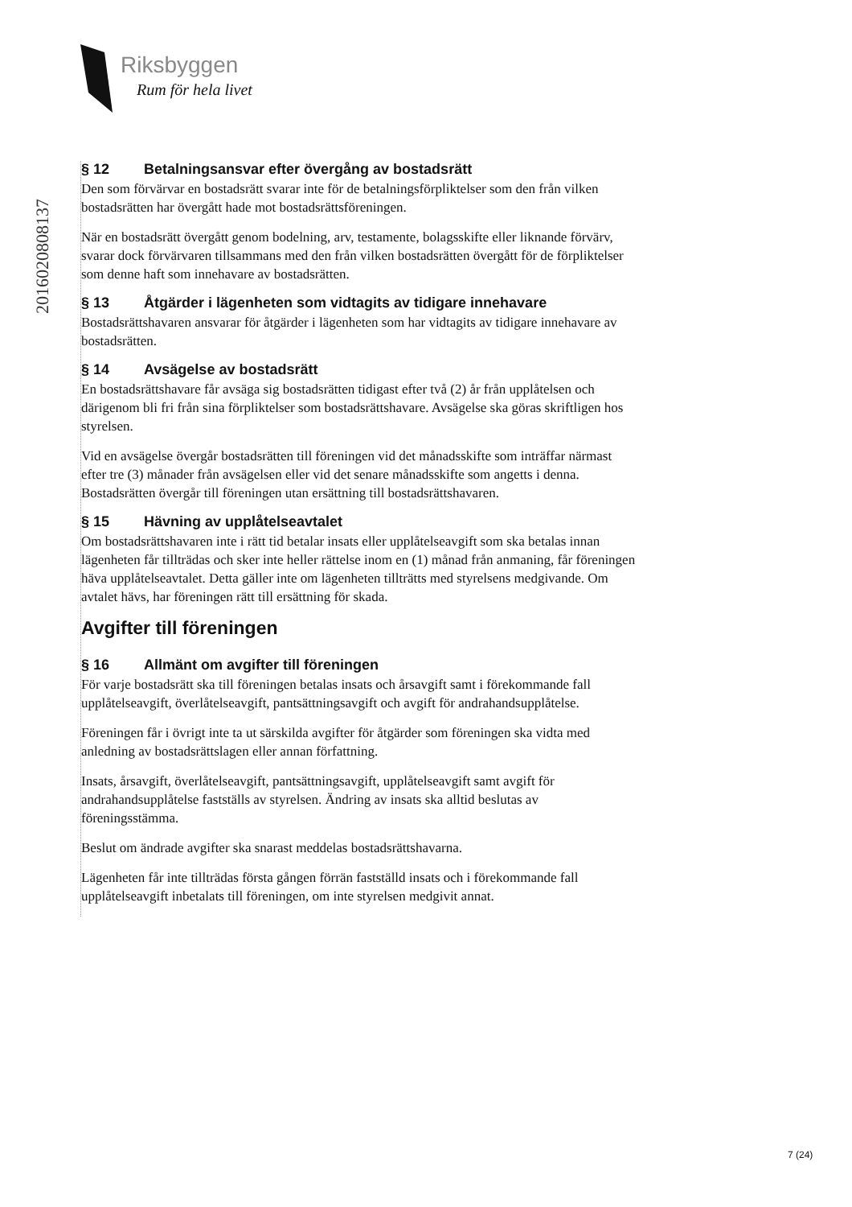Riksbyggen
Rum för hela livet
20160208081​37
§ 12 Betalningsansvar efter övergång av bostadsrätt
Den som förvärvar en bostadsrätt svarar inte för de betalningsförpliktelser som den från vilken bostadsrätten har övergått hade mot bostadsrättsföreningen.
När en bostadsrätt övergått genom bodelning, arv, testamente, bolagsskifte eller liknande förvärv, svarar dock förvärvaren tillsammans med den från vilken bostadsrätten övergått för de förpliktelser som denne haft som innehavare av bostadsrätten.
§ 13 Åtgärder i lägenheten som vidtagits av tidigare innehavare
Bostadsrättshavaren ansvarar för åtgärder i lägenheten som har vidtagits av tidigare innehavare av bostadsrätten.
§ 14 Avsägelse av bostadsrätt
En bostadsrättshavare får avsäga sig bostadsrätten tidigast efter två (2) år från upplåtelsen och därigenom bli fri från sina förpliktelser som bostadsrättshavare. Avsägelse ska göras skriftligen hos styrelsen.
Vid en avsägelse övergår bostadsrätten till föreningen vid det månadsskifte som inträffar närmast efter tre (3) månader från avsägelsen eller vid det senare månadsskifte som angetts i denna. Bostadsrätten övergår till föreningen utan ersättning till bostadsrättshavaren.
§ 15 Hävning av upplåtelseavtalet
Om bostadsrättshavaren inte i rätt tid betalar insats eller upplåtelseavgift som ska betalas innan lägenheten får tillträdas och sker inte heller rättelse inom en (1) månad från anmaning, får föreningen häva upplåtelseavtalet. Detta gäller inte om lägenheten tillträtts med styrelsens medgivande. Om avtalet hävs, har föreningen rätt till ersättning för skada.
Avgifter till föreningen
§ 16 Allmänt om avgifter till föreningen
För varje bostadsrätt ska till föreningen betalas insats och årsavgift samt i förekommande fall upplåtelseavgift, överlåtelseavgift, pantsättningsavgift och avgift för andrahandsupplåtelse.
Föreningen får i övrigt inte ta ut särskilda avgifter för åtgärder som föreningen ska vidta med anledning av bostadsrättslagen eller annan författning.
Insats, årsavgift, överlåtelseavgift, pantsättningsavgift, upplåtelseavgift samt avgift för andrahandsupplåtelse fastställs av styrelsen. Ändring av insats ska alltid beslutas av föreningsstämma.
Beslut om ändrade avgifter ska snarast meddelas bostadsrättshavarna.
Lägenheten får inte tillträdas första gången förrän fastställd insats och i förekommande fall upplåtelseavgift inbetalats till föreningen, om inte styrelsen medgivit annat.
7 (24)